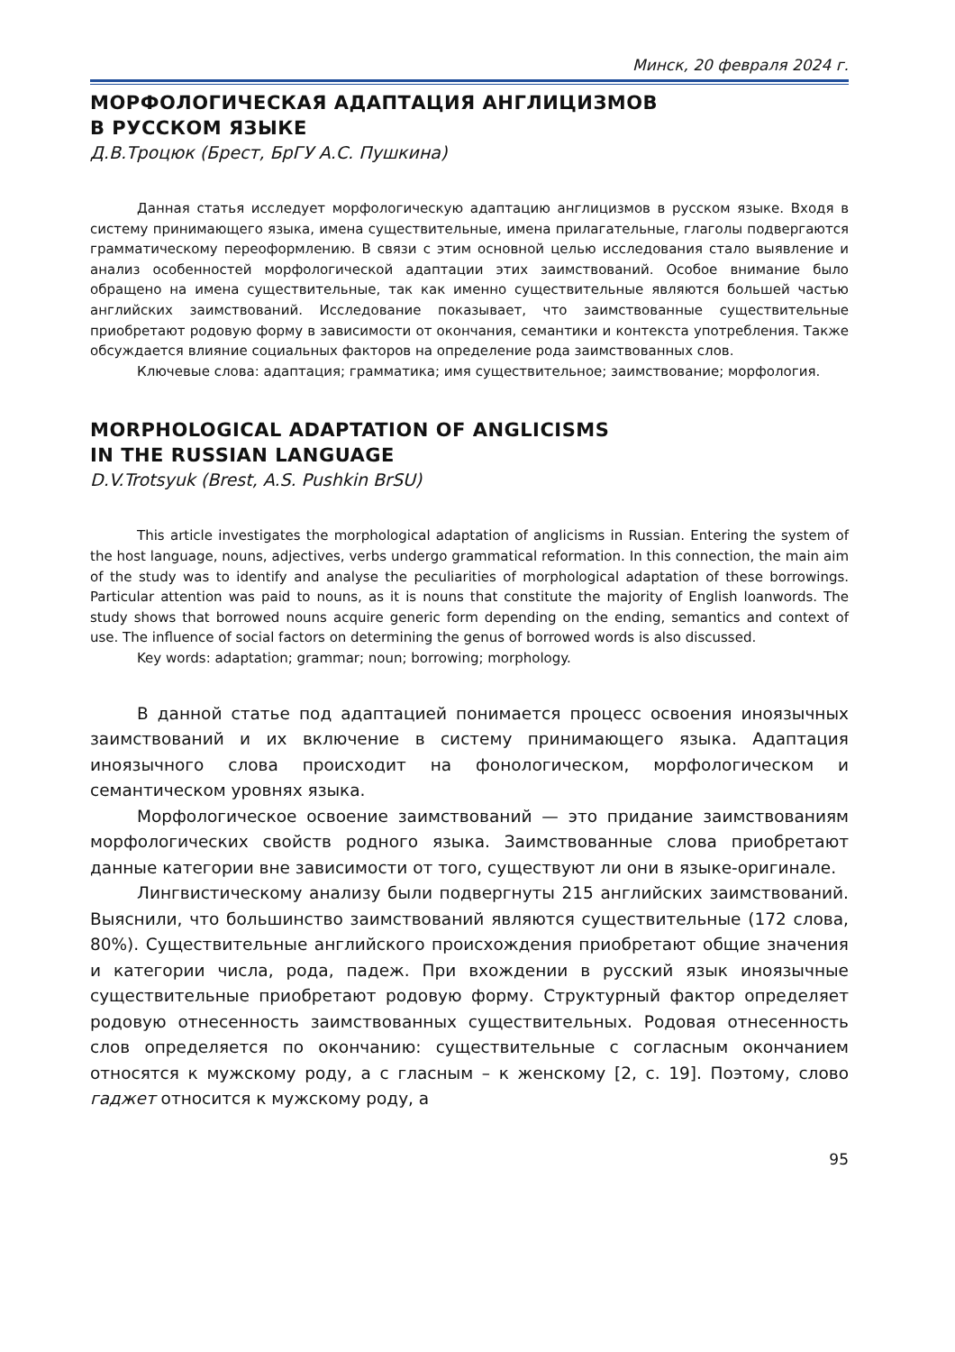Минск, 20 февраля 2024 г.
МОРФОЛОГИЧЕСКАЯ АДАПТАЦИЯ АНГЛИЦИЗМОВ
В РУССКОМ ЯЗЫКЕ
Д.В.Троцюк (Брест, БрГУ А.С. Пушкина)
Данная статья исследует морфологическую адаптацию англицизмов в русском языке. Входя в систему принимающего языка, имена существительные, имена прилагательные, глаголы подвергаются грамматическому переоформлению. В связи с этим основной целью исследования стало выявление и анализ особенностей морфологической адаптации этих заимствований. Особое внимание было обращено на имена существительные, так как именно существительные являются большей частью английских заимствований. Исследование показывает, что заимствованные существительные приобретают родовую форму в зависимости от окончания, семантики и контекста употребления. Также обсуждается влияние социальных факторов на определение рода заимствованных слов.
Ключевые слова: адаптация; грамматика; имя существительное; заимствование; морфология.
MORPHOLOGICAL ADAPTATION OF ANGLICISMS
IN THE RUSSIAN LANGUAGE
D.V.Trotsyuk (Brest, A.S. Pushkin BrSU)
This article investigates the morphological adaptation of anglicisms in Russian. Entering the system of the host language, nouns, adjectives, verbs undergo grammatical reformation. In this connection, the main aim of the study was to identify and analyse the peculiarities of morphological adaptation of these borrowings. Particular attention was paid to nouns, as it is nouns that constitute the majority of English loanwords. The study shows that borrowed nouns acquire generic form depending on the ending, semantics and context of use. The influence of social factors on determining the genus of borrowed words is also discussed.
Key words: adaptation; grammar; noun; borrowing; morphology.
В данной статье под адаптацией понимается процесс освоения иноязычных заимствований и их включение в систему принимающего языка. Адаптация иноязычного слова происходит на фонологическом, морфологическом и семантическом уровнях языка.
Морфологическое освоение заимствований — это придание заимствованиям морфологических свойств родного языка. Заимствованные слова приобретают данные категории вне зависимости от того, существуют ли они в языке-оригинале.
Лингвистическому анализу были подвергнуты 215 английских заимствований. Выяснили, что большинство заимствований являются существительные (172 слова, 80%). Существительные английского происхождения приобретают общие значения и категории числа, рода, падеж. При вхождении в русский язык иноязычные существительные приобретают родовую форму. Структурный фактор определяет родовую отнесенность заимствованных существительных. Родовая отнесенность слов определяется по окончанию: существительные с согласным окончанием относятся к мужскому роду, а с гласным – к женскому [2, с. 19]. Поэтому, слово гаджет относится к мужскому роду, а
95